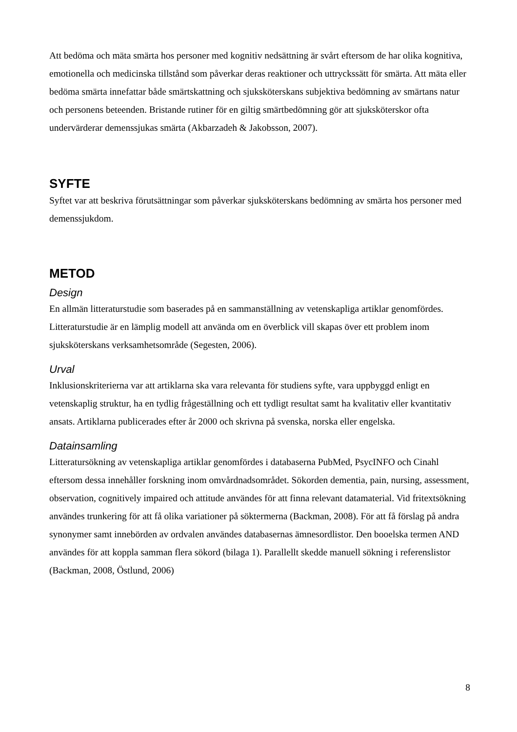Att bedöma och mäta smärta hos personer med kognitiv nedsättning är svårt eftersom de har olika kognitiva, emotionella och medicinska tillstånd som påverkar deras reaktioner och uttryckssätt för smärta. Att mäta eller bedöma smärta innefattar både smärtskattning och sjuksköterskans subjektiva bedömning av smärtans natur och personens beteenden. Bristande rutiner för en giltig smärtbedömning gör att sjuksköterskor ofta undervärderar demenssjukas smärta (Akbarzadeh & Jakobsson, 2007).
SYFTE
Syftet var att beskriva förutsättningar som påverkar sjuksköterskans bedömning av smärta hos personer med demenssjukdom.
METOD
Design
En allmän litteraturstudie som baserades på en sammanställning av vetenskapliga artiklar genomfördes. Litteraturstudie är en lämplig modell att använda om en överblick vill skapas över ett problem inom sjuksköterskans verksamhetsområde (Segesten, 2006).
Urval
Inklusionskriterierna var att artiklarna ska vara relevanta för studiens syfte, vara uppbyggd enligt en vetenskaplig struktur, ha en tydlig frågeställning och ett tydligt resultat samt ha kvalitativ eller kvantitativ ansats. Artiklarna publicerades efter år 2000 och skrivna på svenska, norska eller engelska.
Datainsamling
Litteratursökning av vetenskapliga artiklar genomfördes i databaserna PubMed, PsycINFO och Cinahl eftersom dessa innehåller forskning inom omvårdnadsområdet. Sökorden dementia, pain, nursing, assessment, observation, cognitively impaired och attitude användes för att finna relevant datamaterial. Vid fritextsökning användes trunkering för att få olika variationer på söktermerna (Backman, 2008). För att få förslag på andra synonymer samt innebörden av ordvalen användes databasernas ämnesordlistor. Den booelska termen AND användes för att koppla samman flera sökord (bilaga 1). Parallellt skedde manuell sökning i referenslistor (Backman, 2008, Östlund, 2006)
8